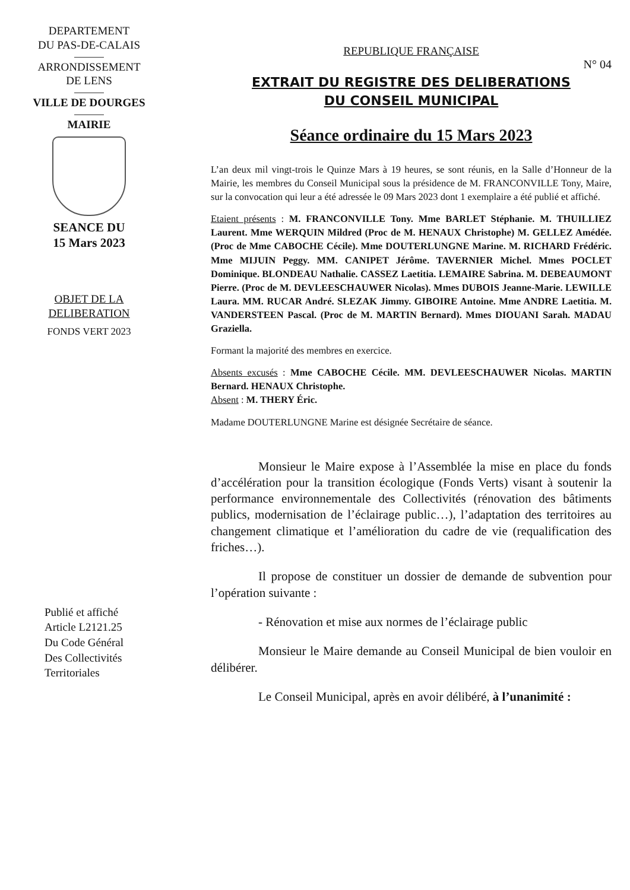DEPARTEMENT
DU PAS-DE-CALAIS
ARRONDISSEMENT
DE LENS
VILLE DE DOURGES
MAIRIE
SEANCE DU
15 Mars 2023
OBJET DE LA
DELIBERATION
FONDS VERT 2023
Publié et affiché
Article L2121.25
Du Code Général
Des Collectivités
Territoriales
REPUBLIQUE FRANÇAISE
N° 04
EXTRAIT DU REGISTRE DES DELIBERATIONS
DU CONSEIL MUNICIPAL
Séance ordinaire du 15 Mars 2023
L’an deux mil vingt-trois le Quinze Mars à 19 heures, se sont réunis, en la Salle d’Honneur de la Mairie, les membres du Conseil Municipal sous la présidence de M. FRANCONVILLE Tony, Maire, sur la convocation qui leur a été adressée le 09 Mars 2023 dont 1 exemplaire a été publié et affiché.
Etaient présents : M. FRANCONVILLE Tony. Mme BARLET Stéphanie. M. THUILLIEZ Laurent. Mme WERQUIN Mildred (Proc de M. HENAUX Christophe) M. GELLEZ Amédée. (Proc de Mme CABOCHE Cécile). Mme DOUTERLUNGNE Marine. M. RICHARD Frédéric. Mme MIJUIN Peggy. MM. CANIPET Jérôme. TAVERNIER Michel. Mmes POCLET Dominique. BLONDEAU Nathalie. CASSEZ Laetitia. LEMAIRE Sabrina. M. DEBEAUMONT Pierre. (Proc de M. DEVLEESCHAUWER Nicolas). Mmes DUBOIS Jeanne-Marie. LEWILLE Laura. MM. RUCAR André. SLEZAK Jimmy. GIBOIRE Antoine. Mme ANDRE Laetitia. M. VANDERSTEEN Pascal. (Proc de M. MARTIN Bernard). Mmes DIOUANI Sarah. MADAU Graziella.
Formant la majorité des membres en exercice.
Absents excusés : Mme CABOCHE Cécile. MM. DEVLEESCHAUWER Nicolas. MARTIN Bernard. HENAUX Christophe.
Absent : M. THERY Éric.
Madame DOUTERLUNGNE Marine est désignée Secrétaire de séance.
Monsieur le Maire expose à l’Assemblée la mise en place du fonds d’accélération pour la transition écologique (Fonds Verts) visant à soutenir la performance environnementale des Collectivités (rénovation des bâtiments publics, modernisation de l’éclairage public…), l’adaptation des territoires au changement climatique et l’amélioration du cadre de vie (requalification des friches…).
Il propose de constituer un dossier de demande de subvention pour l’opération suivante :
- Rénovation et mise aux normes de l’éclairage public
Monsieur le Maire demande au Conseil Municipal de bien vouloir en délibérer.
Le Conseil Municipal, après en avoir délibéré, à l’unanimité :